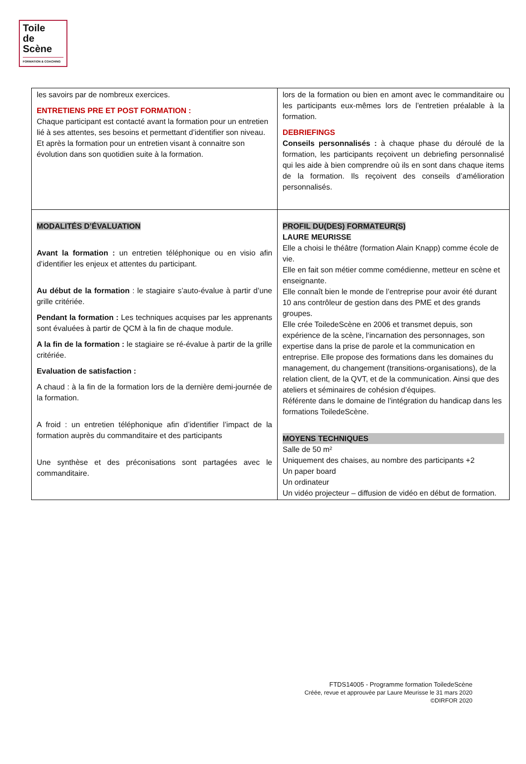Toile
de
Scène
FORMATION & COACHING
| les savoirs par de nombreux exercices. ENTRETIENS PRE ET POST FORMATION : Chaque participant est contacté avant la formation pour un entretien lié à ses attentes, ses besoins et permettant d’identifier son niveau. Et après la formation pour un entretien visant à connaitre son évolution dans son quotidien suite à la formation. | lors de la formation ou bien en amont avec le commanditaire ou les participants eux-mêmes lors de l’entretien préalable à la formation. DEBRIEFINGS Conseils personnalisés : à chaque phase du déroulé de la formation, les participants reçoivent un debriefing personnalisé qui les aide à bien comprendre où ils en sont dans chaque items de la formation. Ils reçoivent des conseils d’amélioration personnalisés. |
| MODALITÉS D’ÉVALUATION Avant la formation : un entretien téléphonique ou en visio afin d’identifier les enjeux et attentes du participant. Au début de la formation : le stagiaire s’auto-évalue à partir d’une grille critériée. Pendant la formation : Les techniques acquises par les apprenants sont évaluées à partir de QCM à la fin de chaque module. A la fin de la formation : le stagiaire se ré-évalue à partir de la grille critériée. Evaluation de satisfaction : A chaud : à la fin de la formation lors de la dernière demi-journée de la formation. A froid : un entretien téléphonique afin d’identifier l’impact de la formation auprès du commanditaire et des participants Une synthèse et des préconisations sont partagées avec le commanditaire. | PROFIL DU(DES) FORMATEUR(S) LAURE MEURISSE Elle a choisi le théâtre (formation Alain Knapp) comme école de vie. Elle en fait son métier comme comédienne, metteur en scène et enseignante. Elle connaît bien le monde de l’entreprise pour avoir été durant 10 ans contrôleur de gestion dans des PME et des grands groupes. Elle crée ToiledeScène en 2006 et transmet depuis, son expérience de la scène, l‘incarnation des personnages, son expertise dans la prise de parole et la communication en entreprise. Elle propose des formations dans les domaines du management, du changement (transitions-organisations), de la relation client, de la QVT, et de la communication. Ainsi que des ateliers et séminaires de cohésion d’équipes. Référente dans le domaine de l’intégration du handicap dans les formations ToiledeScène. MOYENS TECHNIQUES Salle de 50 m² Uniquement des chaises, au nombre des participants +2 Un paper board Un ordinateur Un vidéo projecteur – diffusion de vidéo en début de formation. |
FTDS14005 - Programme formation ToiledeScène
Créée, revue et approuvée par Laure Meurisse le 31 mars 2020
©DIRFOR 2020